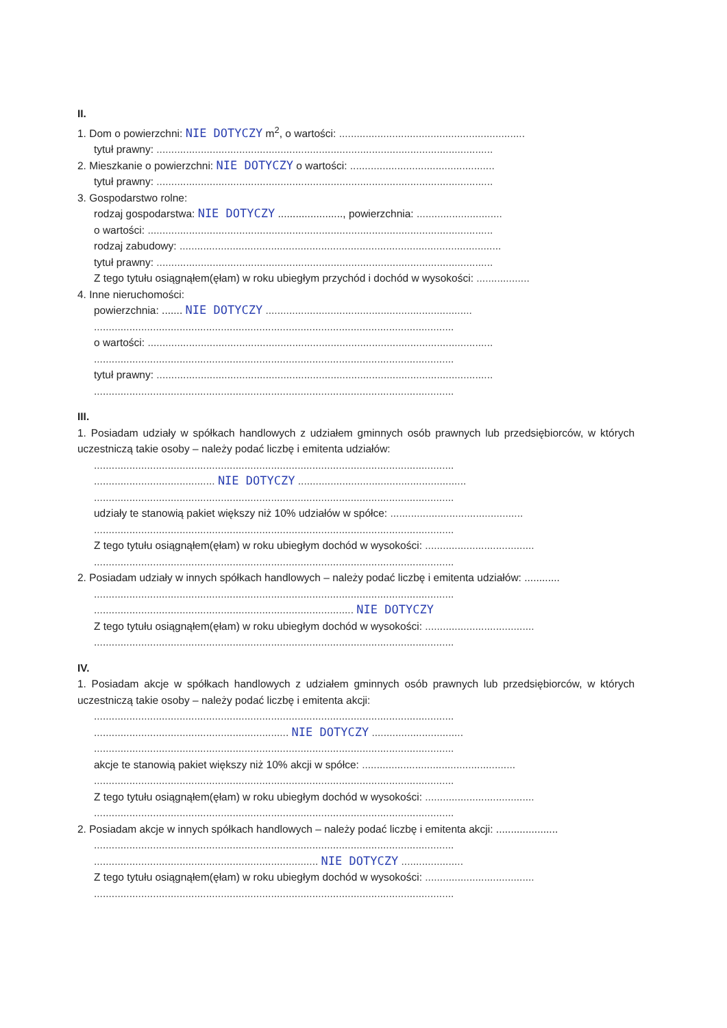II.
1. Dom o powierzchni: NIE DOTYCZY m<sup>2</sup>, o wartości: ...............................................................
tytuł prawny: ..................................................................................................................
2. Mieszkanie o powierzchni: NIE DOTYCZY o wartości: .................................................
tytuł prawny: ..................................................................................................................
3. Gospodarstwo rolne:
rodzaj gospodarstwa: NIE DOTYCZY ......................, powierzchnia: .............................
o wartości: .....................................................................................................................
rodzaj zabudowy: .............................................................................................................
tytuł prawny: ..................................................................................................................
Z tego tytułu osiągnąłem(ęłam) w roku ubiegłym przychód i dochód w wysokości: ..................
4. Inne nieruchomości:
powierzchnia: ....... NIE DOTYCZY ......................................................................
..........................................................................................................................
o wartości: .....................................................................................................................
..........................................................................................................................
tytuł prawny: ..................................................................................................................
..........................................................................................................................
III.
1. Posiadam udziały w spółkach handlowych z udziałem gminnych osób prawnych lub przedsiębiorców, w których uczestniczą takie osoby – należy podać liczbę i emitenta udziałów:
..........................................................................................................................
......................................... NIE DOTYCZY .........................................................
..........................................................................................................................
udziały te stanowią pakiet większy niż 10% udziałów w spółce: .............................................
..........................................................................................................................
Z tego tytułu osiągnąłem(ęłam) w roku ubiegłym dochód w wysokości: .....................................
..........................................................................................................................
2. Posiadam udziały w innych spółkach handlowych – należy podać liczbę i emitenta udziałów: ............
..........................................................................................................................
........................................................................................ NIE DOTYCZY
Z tego tytułu osiągnąłem(ęłam) w roku ubiegłym dochód w wysokości: .....................................
..........................................................................................................................
IV.
1. Posiadam akcje w spółkach handlowych z udziałem gminnych osób prawnych lub przedsiębiorców, w których uczestniczą takie osoby – należy podać liczbę i emitenta akcji:
..........................................................................................................................
.................................................................. NIE DOTYCZY ...............................
..........................................................................................................................
akcje te stanowią pakiet większy niż 10% akcji w spółce: ....................................................
..........................................................................................................................
Z tego tytułu osiągnąłem(ęłam) w roku ubiegłym dochód w wysokości: .....................................
..........................................................................................................................
2. Posiadam akcje w innych spółkach handlowych – należy podać liczbę i emitenta akcji: .....................
..........................................................................................................................
............................................................................ NIE DOTYCZY .....................
Z tego tytułu osiągnąłem(ęłam) w roku ubiegłym dochód w wysokości: .....................................
..........................................................................................................................